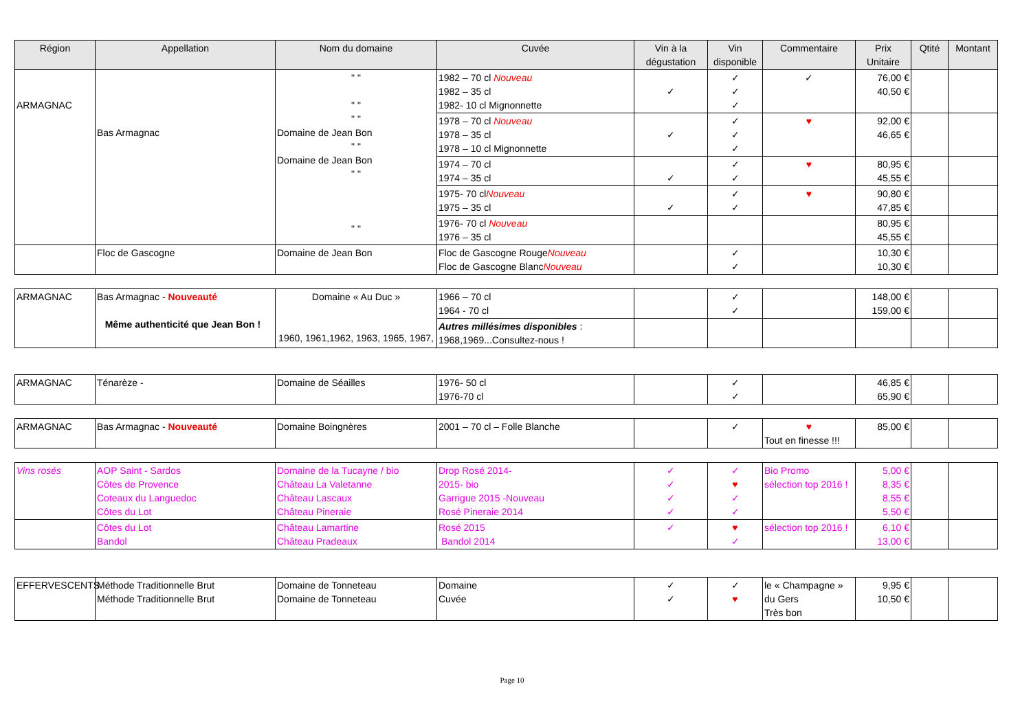| Région | Appellation | Nom du domaine | Cuvée | Vin à la dégustation | Vin disponible | Commentaire | Prix Unitaire | Qtité | Montant |
| --- | --- | --- | --- | --- | --- | --- | --- | --- | --- |
| ARMAGNAC | Bas Armagnac | " " " " " " Domaine de Jean Bon " " Domaine de Jean Bon " " " " | 1982 – 70 cl Nouveau 1982 – 35 cl 1982- 10 cl Mignonnette | ✓ | ✓ ✓ ✓ | ✓ | 76,00 € 40,50 € | | |
| | | | 1978 – 70 cl Nouveau 1978 – 35 cl 1978 – 10 cl Mignonnette | ✓ | ✓ ✓ ✓ | ♥ | 92,00 € 46,65 € | | |
| | | | 1974 – 70 cl 1974 – 35 cl | ✓ | ✓ ✓ | ♥ | 80,95 € 45,55 € | | |
| | | | 1975- 70 cl Nouveau 1975 – 35 cl | ✓ | ✓ ✓ | ♥ | 90,80 € 47,85 € | | |
| | | | 1976- 70 cl Nouveau 1976 – 35 cl | | | | 80,95 € 45,55 € | | |
| | Floc de Gascogne | Domaine de Jean Bon | Floc de Gascogne Rouge Nouveau Floc de Gascogne Blanc Nouveau | | ✓ ✓ | | 10,30 € 10,30 € | | |
| ARMAGNAC | Bas Armagnac - Nouveauté Même authenticité que Jean Bon ! | Domaine « Au Duc » 1960, 1961,1962, 1963, 1965, 1967, | 1966 – 70 cl 1964 - 70 cl | | ✓ ✓ | | 148,00 € 159,00 € | | |
| | | | Autres millésimes disponibles : 1968,1969...Consultez-nous ! | | | | | | |
| ARMAGNAC | Ténarèze - | Domaine de Séailles | 1976- 50 cl 1976-70 cl | | ✓ ✓ | | 46,85 € 65,90 € | | |
| ARMAGNAC | Bas Armagnac - Nouveauté | Domaine Boingnères | 2001 – 70 cl – Folle Blanche | | ✓ | ♥ Tout en finesse !!! | 85,00 € | | |
| Vins rosés | AOP Saint - Sardos Côtes de Provence Coteaux du Languedoc Côtes du Lot | Domaine de la Tucayne / bio Château La Valetanne Château Lascaux Château Pineraie | Drop Rosé 2014- 2015- bio Garrigue 2015 -Nouveau Rosé Pineraie 2014 | ✓ ✓ ✓ ✓ | ✓ ♥ ✓ ✓ | Bio Promo sélection top 2016 ! | 5,00 € 8,35 € 8,55 € 5,50 € | | |
| | Côtes du Lot Bandol | Château Lamartine Château Pradeaux | Rosé 2015 Bandol 2014 | ✓ | ♥ ✓ | sélection top 2016 ! | 6,10 € 13,00 € | | |
| EFFERVESCENTS | Méthode Traditionnelle Brut Méthode Traditionnelle Brut | Domaine de Tonneteau Domaine de Tonneteau | Domaine Cuvée | ✓ ✓ | ✓ ♥ | le « Champagne » du Gers Très bon | 9,95 € 10,50 € | | |
Page 10